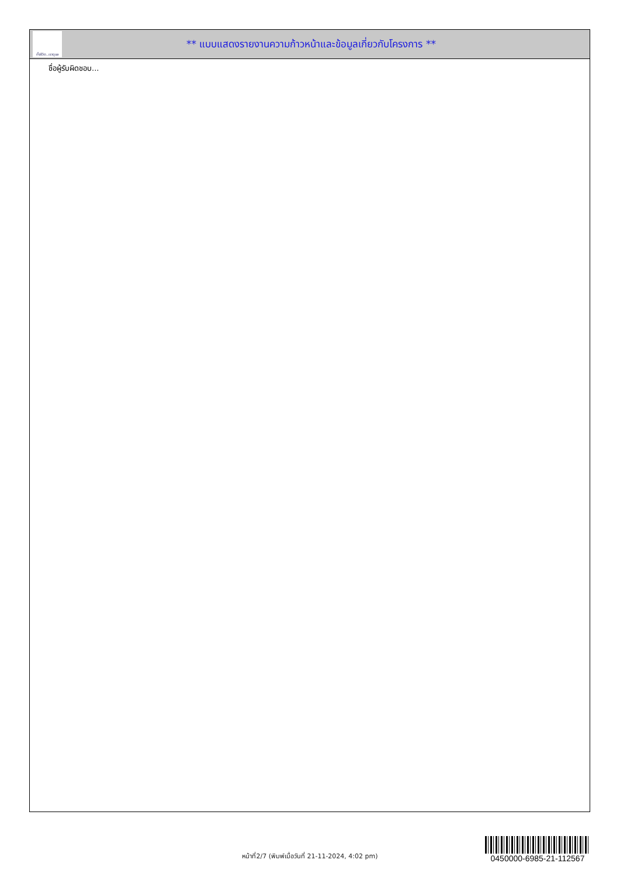ทั้งชีวิต..เราดูแล
** แบบแสดงรายงานความก้าวหน้าและข้อมูลเกี่ยวกับโครงการ **
ชื่อผู้รับผิดชอบ...
หน้าที่2/7 (พิมพ์เมื่อวันที่ 21-11-2024, 4:02 pm)
0450000-6985-21-112567